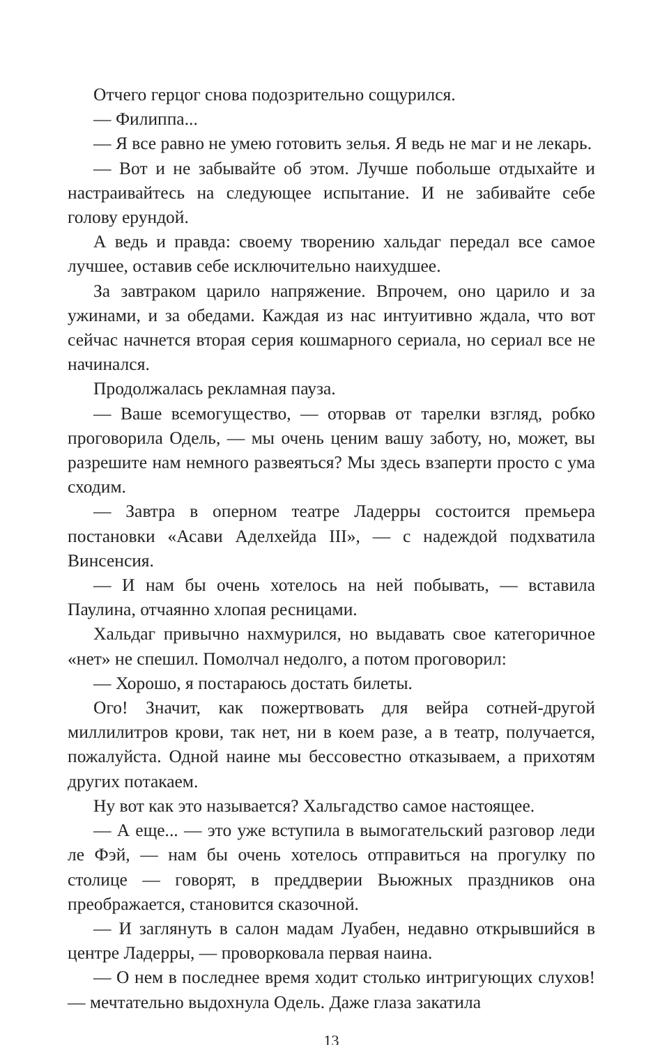Отчего герцог снова подозрительно сощурился.
— Филиппа...
— Я все равно не умею готовить зелья. Я ведь не маг и не лекарь.
— Вот и не забывайте об этом. Лучше побольше отдыхайте и настраивайтесь на следующее испытание. И не забивайте себе голову ерундой.
А ведь и правда: своему творению хальдаг передал все самое лучшее, оставив себе исключительно наихудшее.
За завтраком царило напряжение. Впрочем, оно царило и за ужинами, и за обедами. Каждая из нас интуитивно ждала, что вот сейчас начнется вторая серия кошмарного сериала, но сериал все не начинался.
Продолжалась рекламная пауза.
— Ваше всемогущество, — оторвав от тарелки взгляд, робко проговорила Одель, — мы очень ценим вашу заботу, но, может, вы разрешите нам немного развеяться? Мы здесь взаперти просто с ума сходим.
— Завтра в оперном театре Ладерры состоится премьера постановки «Асави Аделхейда III», — с надеждой подхватила Винсенсия.
— И нам бы очень хотелось на ней побывать, — вставила Паулина, отчаянно хлопая ресницами.
Хальдаг привычно нахмурился, но выдавать свое категоричное «нет» не спешил. Помолчал недолго, а потом проговорил:
— Хорошо, я постараюсь достать билеты.
Ого! Значит, как пожертвовать для вейра сотней-другой миллилитров крови, так нет, ни в коем разе, а в театр, получается, пожалуйста. Одной наине мы бессовестно отказываем, а прихотям других потакаем.
Ну вот как это называется? Хальгадство самое настоящее.
— А еще... — это уже вступила в вымогательский разговор леди ле Фэй, — нам бы очень хотелось отправиться на прогулку по столице — говорят, в преддверии Вьюжных праздников она преображается, становится сказочной.
— И заглянуть в салон мадам Луабен, недавно открывшийся в центре Ладерры, — проворковала первая наина.
— О нем в последнее время ходит столько интригующих слухов! — мечтательно выдохнула Одель. Даже глаза закатила
13